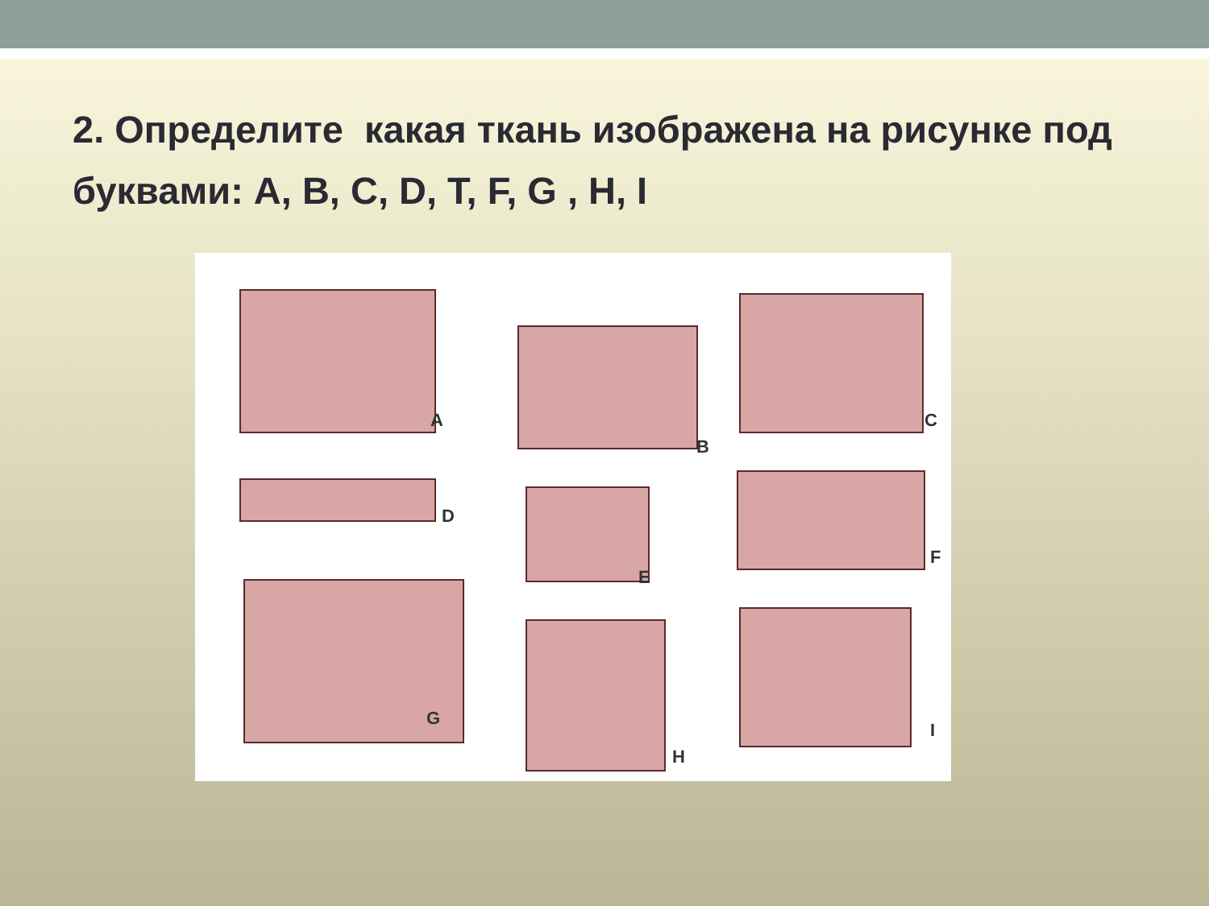2. Определите какая ткань изображена на рисунке под буквами: A, B, C, D, T, F, G , H, I
A
B
C
D
E
F
G
H
I